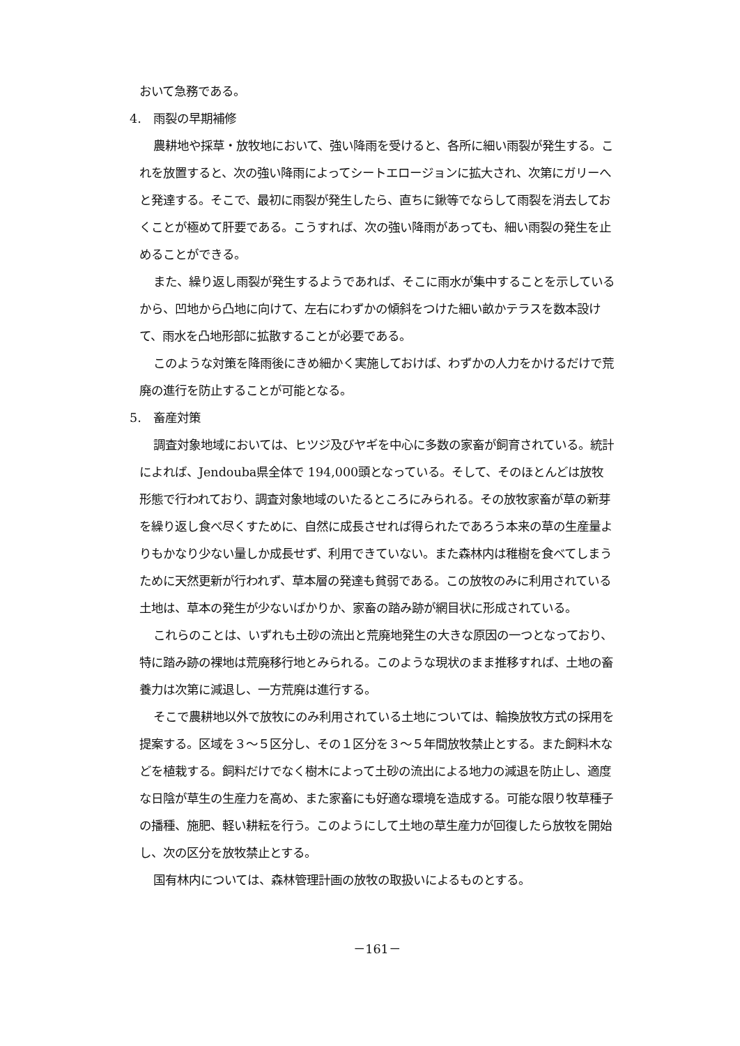おいて急務である。
4.　雨裂の早期補修
農耕地や採草・放牧地において、強い降雨を受けると、各所に細い雨裂が発生する。これを放置すると、次の強い降雨によってシートエロージョンに拡大され、次第にガリーへと発達する。そこで、最初に雨裂が発生したら、直ちに鍬等でならして雨裂を消去しておくことが極めて肝要である。こうすれば、次の強い降雨があっても、細い雨裂の発生を止めることができる。
また、繰り返し雨裂が発生するようであれば、そこに雨水が集中することを示しているから、凹地から凸地に向けて、左右にわずかの傾斜をつけた細い畝かテラスを数本設けて、雨水を凸地形部に拡散することが必要である。
このような対策を降雨後にきめ細かく実施しておけば、わずかの人力をかけるだけで荒廃の進行を防止することが可能となる。
5.　畜産対策
調査対象地域においては、ヒツジ及びヤギを中心に多数の家畜が飼育されている。統計によれば、Jendouba県全体で 194,000頭となっている。そして、そのほとんどは放牧形態で行われており、調査対象地域のいたるところにみられる。その放牧家畜が草の新芽を繰り返し食べ尽くすために、自然に成長させれば得られたであろう本来の草の生産量よりもかなり少ない量しか成長せず、利用できていない。また森林内は稚樹を食べてしまうために天然更新が行われず、草本層の発達も貧弱である。この放牧のみに利用されている土地は、草本の発生が少ないばかりか、家畜の踏み跡が網目状に形成されている。
これらのことは、いずれも土砂の流出と荒廃地発生の大きな原因の一つとなっており、特に踏み跡の裸地は荒廃移行地とみられる。このような現状のまま推移すれば、土地の畜養力は次第に減退し、一方荒廃は進行する。
そこで農耕地以外で放牧にのみ利用されている土地については、輪換放牧方式の採用を提案する。区域を３～５区分し、その１区分を３～５年間放牧禁止とする。また飼料木などを植栽する。飼料だけでなく樹木によって土砂の流出による地力の減退を防止し、適度な日陰が草生の生産力を高め、また家畜にも好適な環境を造成する。可能な限り牧草種子の播種、施肥、軽い耕耘を行う。このようにして土地の草生産力が回復したら放牧を開始し、次の区分を放牧禁止とする。
国有林内については、森林管理計画の放牧の取扱いによるものとする。
－161－